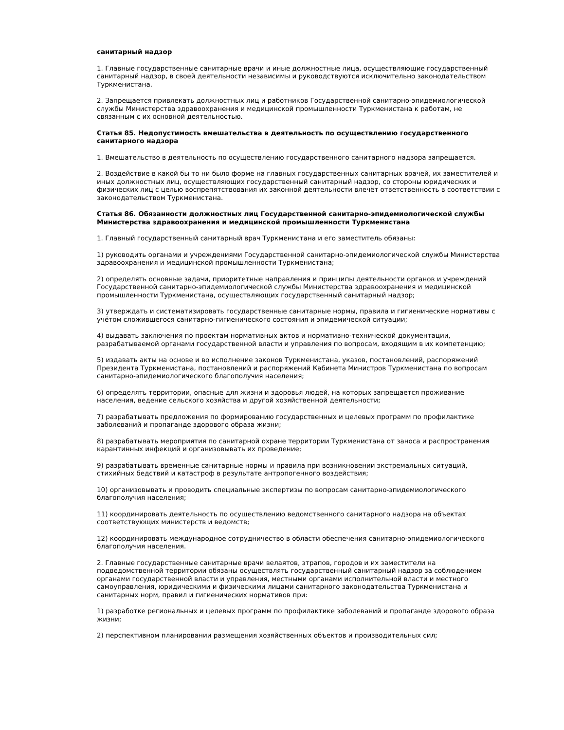санитарный надзор
1. Главные государственные санитарные врачи и иные должностные лица, осуществляющие государственный санитарный надзор, в своей деятельности независимы и руководствуются исключительно законодательством Туркменистана.
2. Запрещается привлекать должностных лиц и работников Государственной санитарно-эпидемиологической службы Министерства здравоохранения и медицинской промышленности Туркменистана к работам, не связанным с их основной деятельностью.
Статья 85. Недопустимость вмешательства в деятельность по осуществлению государственного санитарного надзора
1. Вмешательство в деятельность по осуществлению государственного санитарного надзора запрещается.
2. Воздействие в какой бы то ни было форме на главных государственных санитарных врачей, их заместителей и иных должностных лиц, осуществляющих государственный санитарный надзор, со стороны юридических и физических лиц с целью воспрепятствования их законной деятельности влечёт ответственность в соответствии с законодательством Туркменистана.
Статья 86. Обязанности должностных лиц Государственной санитарно-эпидемиологической службы Министерства здравоохранения и медицинской промышленности Туркменистана
1. Главный государственный санитарный врач Туркменистана и его заместитель обязаны:
1) руководить органами и учреждениями Государственной санитарно-эпидемиологической службы Министерства здравоохранения и медицинской промышленности Туркменистана;
2) определять основные задачи, приоритетные направления и принципы деятельности органов и учреждений Государственной санитарно-эпидемиологической службы Министерства здравоохранения и медицинской промышленности Туркменистана, осуществляющих государственный санитарный надзор;
3) утверждать и систематизировать государственные санитарные нормы, правила и гигиенические нормативы с учётом сложившегося санитарно-гигиенического состояния и эпидемической ситуации;
4) выдавать заключения по проектам нормативных актов и нормативно-технической документации, разрабатываемой органами государственной власти и управления по вопросам, входящим в их компетенцию;
5) издавать акты на основе и во исполнение законов Туркменистана, указов, постановлений, распоряжений Президента Туркменистана, постановлений и распоряжений Кабинета Министров Туркменистана по вопросам санитарно-эпидемиологического благополучия населения;
6) определять территории, опасные для жизни и здоровья людей, на которых запрещается проживание населения, ведение сельского хозяйства и другой хозяйственной деятельности;
7) разрабатывать предложения по формированию государственных и целевых программ по профилактике заболеваний и пропаганде здорового образа жизни;
8) разрабатывать мероприятия по санитарной охране территории Туркменистана от заноса и распространения карантинных инфекций и организовывать их проведение;
9) разрабатывать временные санитарные нормы и правила при возникновении экстремальных ситуаций, стихийных бедствий и катастроф в результате антропогенного воздействия;
10) организовывать и проводить специальные экспертизы по вопросам санитарно-эпидемиологического благополучия населения;
11) координировать деятельность по осуществлению ведомственного санитарного надзора на объектах соответствующих министерств и ведомств;
12) координировать международное сотрудничество в области обеспечения санитарно-эпидемиологического благополучия населения.
2. Главные государственные санитарные врачи велаятов, этрапов, городов и их заместители на подведомственной территории обязаны осуществлять государственный санитарный надзор за соблюдением органами государственной власти и управления, местными органами исполнительной власти и местного самоуправления, юридическими и физическими лицами санитарного законодательства Туркменистана и санитарных норм, правил и гигиенических нормативов при:
1) разработке региональных и целевых программ по профилактике заболеваний и пропаганде здорового образа жизни;
2) перспективном планировании размещения хозяйственных объектов и производительных сил;